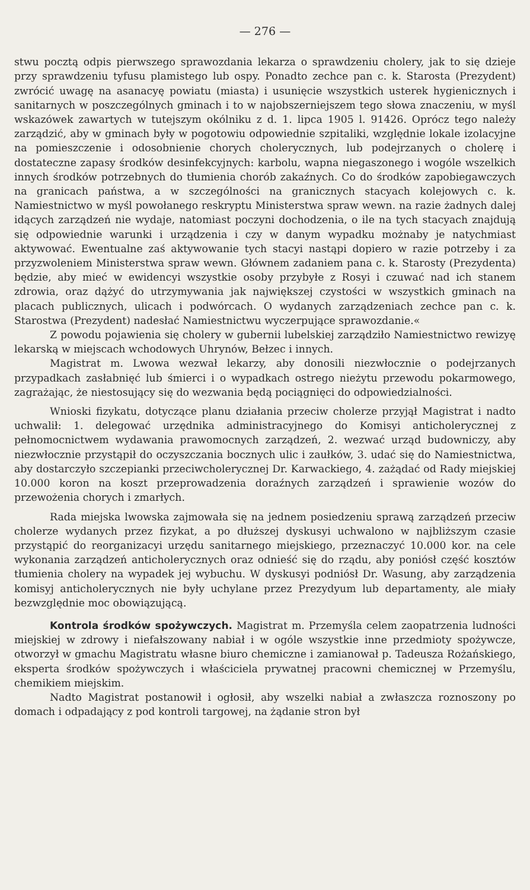— 276 —
stwu pocztą odpis pierwszego sprawozdania lekarza o sprawdzeniu cholery, jak to się dzieje przy sprawdzeniu tyfusu plamistego lub ospy. Ponadto zechce pan c. k. Starosta (Prezydent) zwrócić uwagę na asanacyę powiatu (miasta) i usunięcie wszystkich usterek hygienicznych i sanitarnych w poszczególnych gminach i to w najobszerniejszem tego słowa znaczeniu, w myśl wskazówek zawartych w tutejszym okólniku z d. 1. lipca 1905 l. 91426. Oprócz tego należy zarządzić, aby w gminach były w pogotowiu odpowiednie szpitaliki, względnie lokale izolacyjne na pomieszczenie i odosobnienie chorych cholerycznych, lub podejrzanych o cholerę i dostateczne zapasy środków desinfekcyjnych: karbolu, wapna niegaszonego i wogóle wszelkich innych środków potrzebnych do tłumienia chorób zakaźnych. Co do środków zapobiegawczych na granicach państwa, a w szczególności na granicznych stacyach kolejowych c. k. Namiestnictwo w myśl powołanego reskryptu Ministerstwa spraw wewn. na razie żadnych dalej idących zarządzeń nie wydaje, natomiast poczyni dochodzenia, o ile na tych stacyach znajdują się odpowiednie warunki i urządzenia i czy w danym wypadku możnaby je natychmiast aktywować. Ewentualne zaś aktywowanie tych stacyi nastąpi dopiero w razie potrzeby i za przyzwoleniem Ministerstwa spraw wewn. Głównem zadaniem pana c. k. Starosty (Prezydenta) będzie, aby mieć w ewidencyi wszystkie osoby przybyłe z Rosyi i czuwać nad ich stanem zdrowia, oraz dążyć do utrzymywania jak największej czystości w wszystkich gminach na placach publicznych, ulicach i podwórcach. O wydanych zarządzeniach zechce pan c. k. Starostwa (Prezydent) nadesłać Namiestnictwu wyczerpujące sprawozdanie.«
Z powodu pojawienia się cholery w gubernii lubelskiej zarządziło Namiestnictwo rewizyę lekarską w miejscach wchodowych Uhrynów, Bełzec i innych.
Magistrat m. Lwowa wezwał lekarzy, aby donosili niezwłocznie o podejrzanych przypadkach zasłabnięć lub śmierci i o wypadkach ostrego nieżytu przewodu pokarmowego, zagrażając, że niestosujący się do wezwania będą pociągnięci do odpowiedzialności.
Wnioski fizykatu, dotyczące planu działania przeciw cholerze przyjął Magistrat i nadto uchwalił: 1. delegować urzędnika administracyjnego do Komisyi anticholerycznej z pełnomocnictwem wydawania prawomocnych zarządzeń, 2. wezwać urząd budowniczy, aby niezwłocznie przystąpił do oczyszczania bocznych ulic i zaułków, 3. udać się do Namiestnictwa, aby dostarczyło szczepianki przeciwcholerycznej Dr. Karwackiego, 4. zażądać od Rady miejskiej 10.000 koron na koszt przeprowadzenia doraźnych zarządzeń i sprawienie wozów do przewożenia chorych i zmarłych.
Rada miejska lwowska zajmowała się na jednem posiedzeniu sprawą zarządzeń przeciw cholerze wydanych przez fizykat, a po dłuższej dyskusyi uchwalono w najbliższym czasie przystąpić do reorganizacyi urzędu sanitarnego miejskiego, przeznaczyć 10.000 kor. na cele wykonania zarządzeń anticholerycznych oraz odnieść się do rządu, aby poniósł część kosztów tłumienia cholery na wypadek jej wybuchu. W dyskusyi podniósł Dr. Wasung, aby zarządzenia komisyj anticholerycznych nie były uchylane przez Prezydyum lub departamenty, ale miały bezwzględnie moc obowiązującą.
Kontrola środków spożywczych. Magistrat m. Przemyśla celem zaopatrzenia ludności miejskiej w zdrowy i niefałszowany nabiał i w ogóle wszystkie inne przedmioty spożywcze, otworzył w gmachu Magistratu własne biuro chemiczne i zamianował p. Tadeusza Rożańskiego, eksperta środków spożywczych i właściciela prywatnej pracowni chemicznej w Przemyślu, chemikiem miejskim.
Nadto Magistrat postanowił i ogłosił, aby wszelki nabiał a zwłaszcza roznoszony po domach i odpadający z pod kontroli targowej, na żądanie stron był